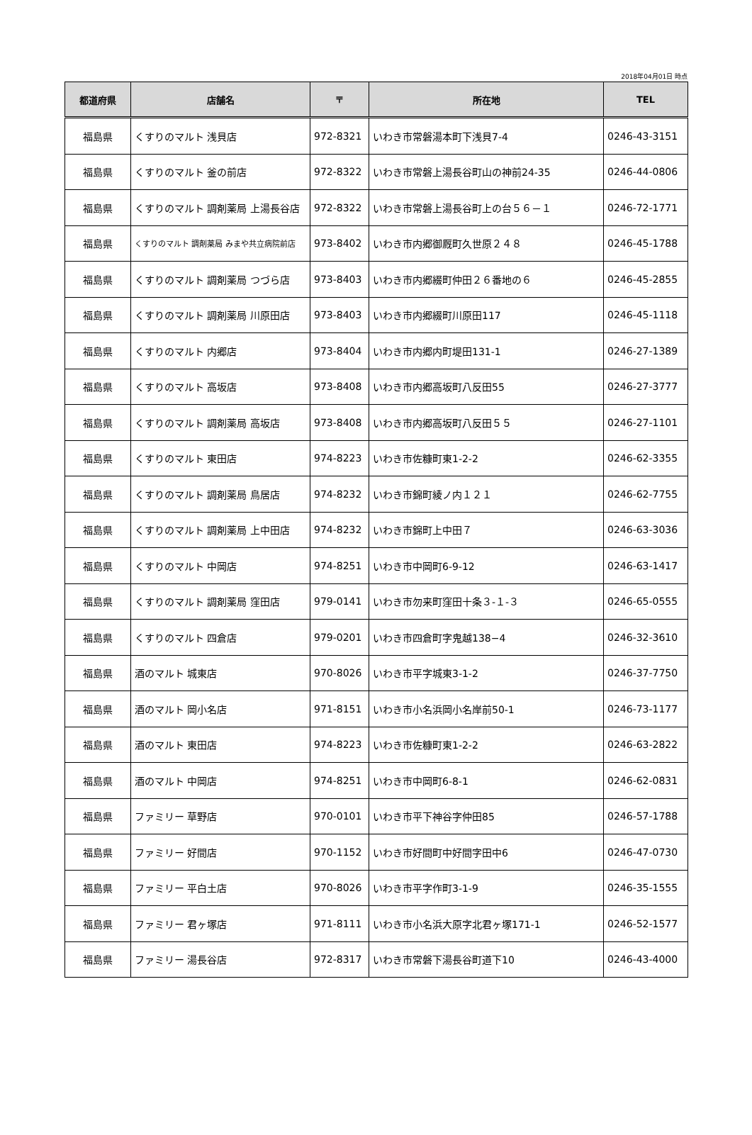2018年04月01日 時点
| 都道府県 | 店舗名 | 〒 | 所在地 | TEL |
| --- | --- | --- | --- | --- |
| 福島県 | くすりのマルト 浅貝店 | 972-8321 | いわき市常磐湯本町下浅貝7-4 | 0246-43-3151 |
| 福島県 | くすりのマルト 釜の前店 | 972-8322 | いわき市常磐上湯長谷町山の神前24-35 | 0246-44-0806 |
| 福島県 | くすりのマルト 調剤薬局 上湯長谷店 | 972-8322 | いわき市常磐上湯長谷町上の台５６－１ | 0246-72-1771 |
| 福島県 | くすりのマルト 調剤薬局 みまや共立病院前店 | 973-8402 | いわき市内郷御厩町久世原２４８ | 0246-45-1788 |
| 福島県 | くすりのマルト 調剤薬局 つづら店 | 973-8403 | いわき市内郷綴町仲田２６番地の６ | 0246-45-2855 |
| 福島県 | くすりのマルト 調剤薬局 川原田店 | 973-8403 | いわき市内郷綴町川原田117 | 0246-45-1118 |
| 福島県 | くすりのマルト 内郷店 | 973-8404 | いわき市内郷内町堤田131-1 | 0246-27-1389 |
| 福島県 | くすりのマルト 高坂店 | 973-8408 | いわき市内郷高坂町八反田55 | 0246-27-3777 |
| 福島県 | くすりのマルト 調剤薬局 高坂店 | 973-8408 | いわき市内郷高坂町八反田５５ | 0246-27-1101 |
| 福島県 | くすりのマルト 東田店 | 974-8223 | いわき市佐糠町東1-2-2 | 0246-62-3355 |
| 福島県 | くすりのマルト 調剤薬局 鳥居店 | 974-8232 | いわき市錦町綾ノ内１２１ | 0246-62-7755 |
| 福島県 | くすりのマルト 調剤薬局 上中田店 | 974-8232 | いわき市錦町上中田７ | 0246-63-3036 |
| 福島県 | くすりのマルト 中岡店 | 974-8251 | いわき市中岡町6-9-12 | 0246-63-1417 |
| 福島県 | くすりのマルト 調剤薬局 窪田店 | 979-0141 | いわき市勿来町窪田十条３-１-３ | 0246-65-0555 |
| 福島県 | くすりのマルト 四倉店 | 979-0201 | いわき市四倉町字鬼越138−4 | 0246-32-3610 |
| 福島県 | 酒のマルト 城東店 | 970-8026 | いわき市平字城東3-1-2 | 0246-37-7750 |
| 福島県 | 酒のマルト 岡小名店 | 971-8151 | いわき市小名浜岡小名岸前50-1 | 0246-73-1177 |
| 福島県 | 酒のマルト 東田店 | 974-8223 | いわき市佐糠町東1-2-2 | 0246-63-2822 |
| 福島県 | 酒のマルト 中岡店 | 974-8251 | いわき市中岡町6-8-1 | 0246-62-0831 |
| 福島県 | ファミリー 草野店 | 970-0101 | いわき市平下神谷字仲田85 | 0246-57-1788 |
| 福島県 | ファミリー 好間店 | 970-1152 | いわき市好間町中好間字田中6 | 0246-47-0730 |
| 福島県 | ファミリー 平白土店 | 970-8026 | いわき市平字作町3-1-9 | 0246-35-1555 |
| 福島県 | ファミリー 君ヶ塚店 | 971-8111 | いわき市小名浜大原字北君ヶ塚171-1 | 0246-52-1577 |
| 福島県 | ファミリー 湯長谷店 | 972-8317 | いわき市常磐下湯長谷町道下10 | 0246-43-4000 |